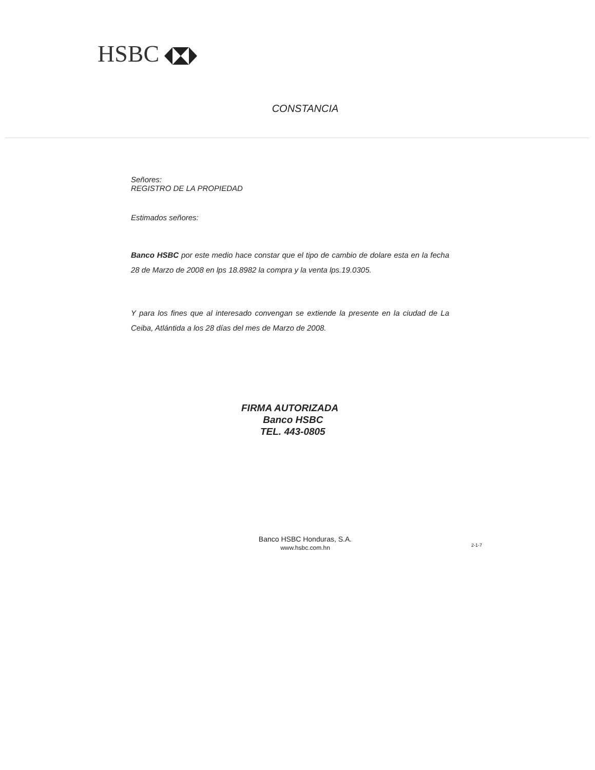HSBC
CONSTANCIA
Señores:
REGISTRO DE LA PROPIEDAD
Estimados señores:
Banco HSBC por este medio hace constar que el tipo de cambio de dolare esta en la fecha 28 de Marzo de 2008 en lps 18.8982 la compra y la venta lps.19.0305.
Y para los fines que al interesado convengan se extiende la presente en la ciudad de La Ceiba, Atlántida a los 28 días del mes de Marzo de 2008.
FIRMA AUTORIZADA
Banco HSBC
TEL. 443-0805
Banco HSBC Honduras, S.A.
www.hsbc.com.hn
2-1-7